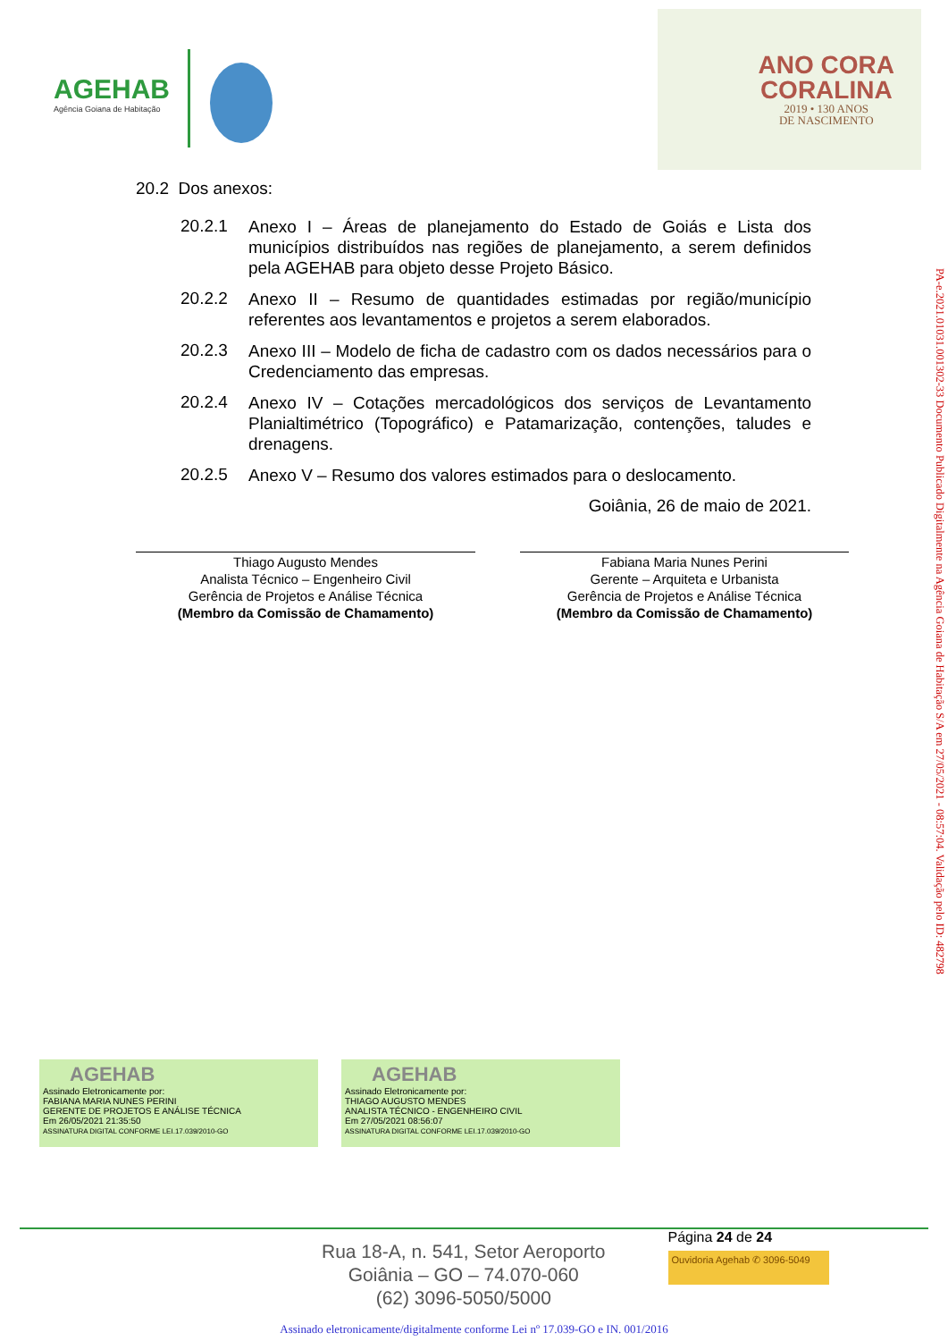AGEHAB
Agência Goiana de Habitação
ANO CORA
CORALINA
2019 • 130 ANOS
DE NASCIMENTO
20.2 Dos anexos:
20.2.1 Anexo I – Áreas de planejamento do Estado de Goiás e Lista dos municípios distribuídos nas regiões de planejamento, a serem definidos pela AGEHAB para objeto desse Projeto Básico.
20.2.2 Anexo II – Resumo de quantidades estimadas por região/município referentes aos levantamentos e projetos a serem elaborados.
20.2.3 Anexo III – Modelo de ficha de cadastro com os dados necessários para o Credenciamento das empresas.
20.2.4 Anexo IV – Cotações mercadológicos dos serviços de Levantamento Planialtimétrico (Topográfico) e Patamarização, contenções, taludes e drenagens.
20.2.5 Anexo V – Resumo dos valores estimados para o deslocamento.
Goiânia, 26 de maio de 2021.
Thiago Augusto Mendes
Analista Técnico – Engenheiro Civil
Gerência de Projetos e Análise Técnica
(Membro da Comissão de Chamamento)
Fabiana Maria Nunes Perini
Gerente – Arquiteta e Urbanista
Gerência de Projetos e Análise Técnica
(Membro da Comissão de Chamamento)
AGEHAB
Assinado Eletronicamente por:
FABIANA MARIA NUNES PERINI
GERENTE DE PROJETOS E ANÁLISE TÉCNICA
Em 26/05/2021 21:35:50
ASSINATURA DIGITAL CONFORME LEI.17.039/2010-GO
AGEHAB
Assinado Eletronicamente por:
THIAGO AUGUSTO MENDES
ANALISTA TÉCNICO - ENGENHEIRO CIVIL
Em 27/05/2021 08:56:07
ASSINATURA DIGITAL CONFORME LEI.17.039/2010-GO
Rua 18-A, n. 541, Setor Aeroporto
Goiânia – GO – 74.070-060
(62) 3096-5050/5000
Página 24 de 24
Ouvidoria Agehab ✆ 3096-5049
Assinado eletronicamente/digitalmente conforme Lei nº 17.039-GO e IN. 001/2016
PA-e.2021.01031.001302-33 Documento Publicado Digitalmente na Agência Goiana de Habitação S/A em 27/05/2021 - 08:57:04. Validação pelo ID: 482798